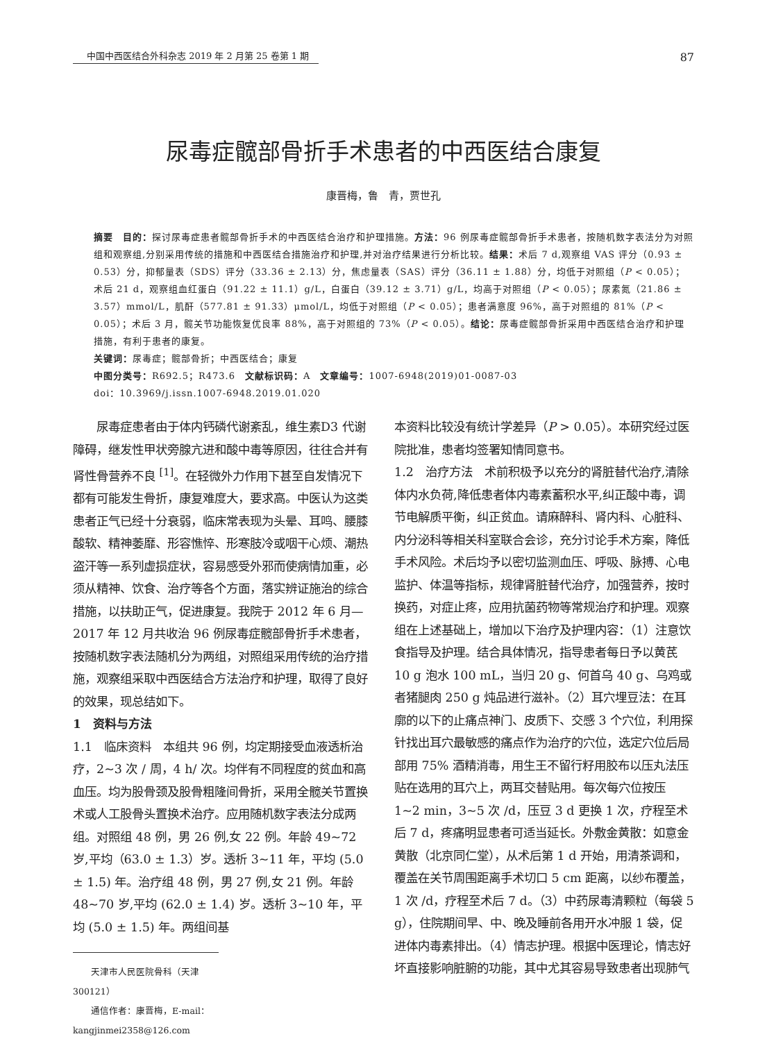中国中西医结合外科杂志 2019 年 2 月第 25 卷第 1 期
87
尿毒症髋部骨折手术患者的中西医结合康复
康晋梅，鲁　青，贾世孔
摘要　目的：探讨尿毒症患者髋部骨折手术的中西医结合治疗和护理措施。方法：96 例尿毒症髋部骨折手术患者，按随机数字表法分为对照组和观察组,分别采用传统的措施和中西医结合措施治疗和护理,并对治疗结果进行分析比较。结果：术后 7 d,观察组 VAS 评分（0.93 ± 0.53）分，抑郁量表（SDS）评分（33.36 ± 2.13）分，焦虑量表（SAS）评分（36.11 ± 1.88）分，均低于对照组（P < 0.05）；术后 21 d，观察组血红蛋白（91.22 ± 11.1）g/L，白蛋白（39.12 ± 3.71）g/L，均高于对照组（P < 0.05）；尿素氮（21.86 ± 3.57）mmol/L，肌酐（577.81 ± 91.33）μmol/L，均低于对照组（P < 0.05）；患者满意度 96%，高于对照组的 81%（P < 0.05）；术后 3 月，髋关节功能恢复优良率 88%，高于对照组的 73%（P < 0.05）。结论：尿毒症髋部骨折采用中西医结合治疗和护理措施，有利于患者的康复。
关键词：尿毒症；髋部骨折；中西医结合；康复
中图分类号：R692.5；R473.6　文献标识码：A　文章编号：1007-6948(2019)01-0087-03
doi：10.3969/j.issn.1007-6948.2019.01.020
　　尿毒症患者由于体内钙磷代谢紊乱，维生素D3 代谢障碍，继发性甲状旁腺亢进和酸中毒等原因，往往合并有肾性骨营养不良 <sup>[1]</sup>。在轻微外力作用下甚至自发情况下都有可能发生骨折，康复难度大，要求高。中医认为这类患者正气已经十分衰弱，临床常表现为头晕、耳鸣、腰膝酸软、精神萎靡、形容憔悴、形寒肢冷或咽干心烦、潮热盗汗等一系列虚损症状，容易感受外邪而使病情加重，必须从精神、饮食、治疗等各个方面，落实辨证施治的综合措施，以扶助正气，促进康复。我院于 2012 年 6 月—2017 年 12 月共收治 96 例尿毒症髋部骨折手术患者，按随机数字表法随机分为两组，对照组采用传统的治疗措施，观察组采取中西医结合方法治疗和护理，取得了良好的效果，现总结如下。
1　资料与方法
1.1　临床资料　本组共 96 例，均定期接受血液透析治疗，2~3 次 / 周，4 h/ 次。均伴有不同程度的贫血和高血压。均为股骨颈及股骨粗隆间骨折，采用全髋关节置换术或人工股骨头置换术治疗。应用随机数字表法分成两组。对照组 48 例，男 26 例,女 22 例。年龄 49~72 岁,平均（63.0 ± 1.3）岁。透析 3~11 年，平均 (5.0 ± 1.5) 年。治疗组 48 例，男 27 例,女 21 例。年龄 48~70 岁,平均 (62.0 ± 1.4) 岁。透析 3~10 年，平均 (5.0 ± 1.5) 年。两组间基
　　天津市人民医院骨科（天津 300121）
　　通信作者：康晋梅，E-mail：kangjinmei2358@126.com
本资料比较没有统计学差异（P > 0.05）。本研究经过医院批准，患者均签署知情同意书。
1.2　治疗方法　术前积极予以充分的肾脏替代治疗,清除体内水负荷,降低患者体内毒素蓄积水平,纠正酸中毒，调节电解质平衡，纠正贫血。请麻醉科、肾内科、心脏科、内分泌科等相关科室联合会诊，充分讨论手术方案，降低手术风险。术后均予以密切监测血压、呼吸、脉搏、心电监护、体温等指标，规律肾脏替代治疗，加强营养，按时换药，对症止疼，应用抗菌药物等常规治疗和护理。观察组在上述基础上，增加以下治疗及护理内容：（1）注意饮食指导及护理。结合具体情况，指导患者每日予以黄芪 10 g 泡水 100 mL，当归 20 g、何首乌 40 g、乌鸡或者猪腿肉 250 g 炖品进行滋补。（2）耳穴埋豆法：在耳廓的以下的止痛点神门、皮质下、交感 3 个穴位，利用探针找出耳穴最敏感的痛点作为治疗的穴位，选定穴位后局部用 75% 酒精消毒，用生王不留行籽用胶布以压丸法压贴在选用的耳穴上，两耳交替贴用。每次每穴位按压 1~2 min，3~5 次 /d，压豆 3 d 更换 1 次，疗程至术后 7 d，疼痛明显患者可适当延长。外敷金黄散：如意金黄散（北京同仁堂），从术后第 1 d 开始，用清茶调和，覆盖在关节周围距离手术切口 5 cm 距离，以纱布覆盖，1 次 /d，疗程至术后 7 d。（3）中药尿毒清颗粒（每袋 5 g），住院期间早、中、晚及睡前各用开水冲服 1 袋，促进体内毒素排出。（4）情志护理。根据中医理论，情志好坏直接影响脏腑的功能，其中尤其容易导致患者出现肺气